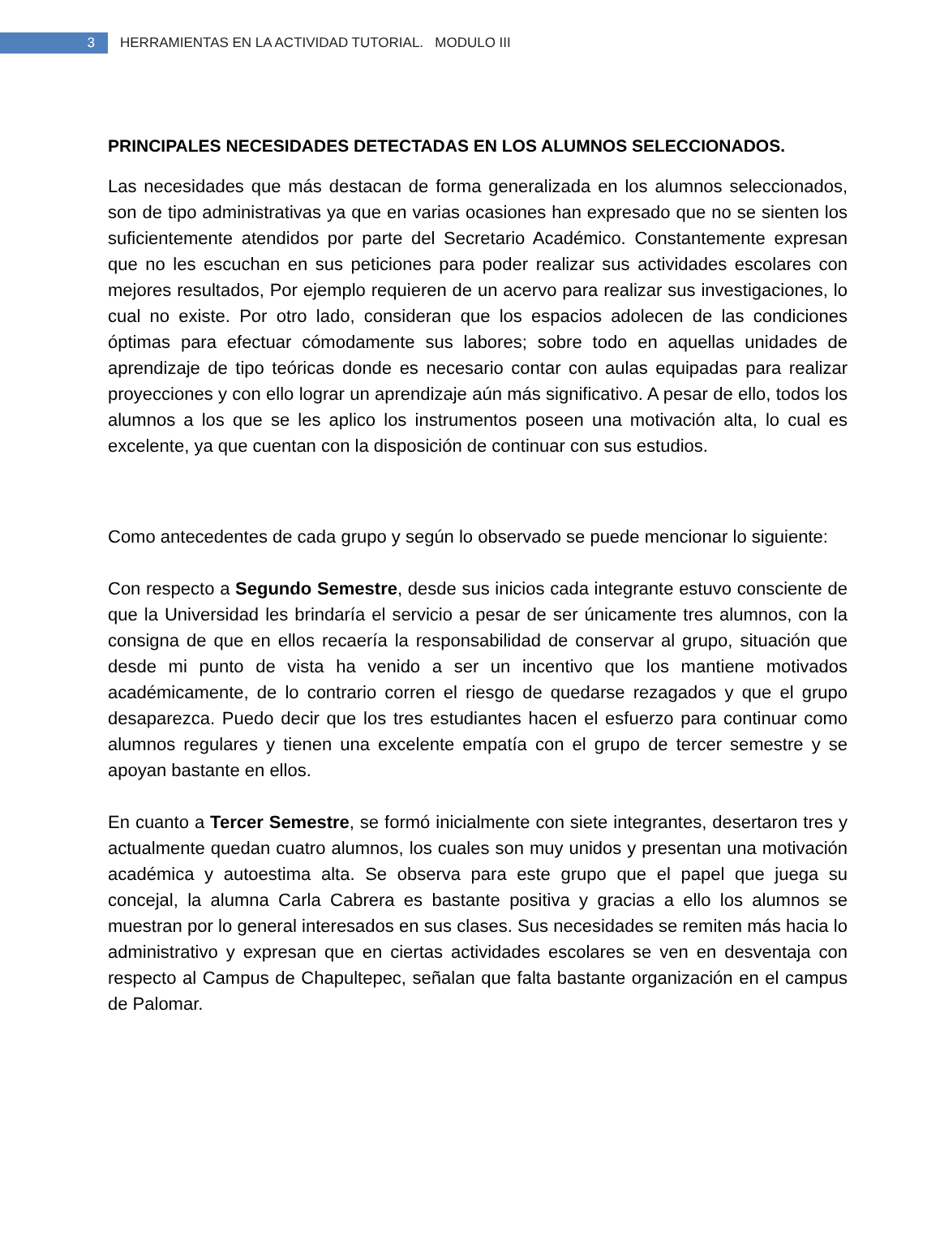3
HERRAMIENTAS EN LA ACTIVIDAD TUTORIAL. MODULO III
PRINCIPALES NECESIDADES DETECTADAS EN LOS ALUMNOS SELECCIONADOS.
Las necesidades que más destacan de forma generalizada en los alumnos seleccionados, son de tipo administrativas ya que en varias ocasiones han expresado que no se sienten los suficientemente atendidos por parte del Secretario Académico. Constantemente expresan que no les escuchan en sus peticiones para poder realizar sus actividades escolares con mejores resultados, Por ejemplo requieren de un acervo para realizar sus investigaciones, lo cual no existe. Por otro lado, consideran que los espacios adolecen de las condiciones óptimas para efectuar cómodamente sus labores; sobre todo en aquellas unidades de aprendizaje de tipo teóricas donde es necesario contar con aulas equipadas para realizar proyecciones y con ello lograr un aprendizaje aún más significativo. A pesar de ello, todos los alumnos a los que se les aplico los instrumentos poseen una motivación alta, lo cual es excelente, ya que cuentan con la disposición de continuar con sus estudios.
Como antecedentes de cada grupo y según lo observado se puede mencionar lo siguiente:
Con respecto a Segundo Semestre, desde sus inicios cada integrante estuvo consciente de que la Universidad les brindaría el servicio a pesar de ser únicamente tres alumnos, con la consigna de que en ellos recaería la responsabilidad de conservar al grupo, situación que desde mi punto de vista ha venido a ser un incentivo que los mantiene motivados académicamente, de lo contrario corren el riesgo de quedarse rezagados y que el grupo desaparezca. Puedo decir que los tres estudiantes hacen el esfuerzo para continuar como alumnos regulares y tienen una excelente empatía con el grupo de tercer semestre y se apoyan bastante en ellos.
En cuanto a Tercer Semestre, se formó inicialmente con siete integrantes, desertaron tres y actualmente quedan cuatro alumnos, los cuales son muy unidos y presentan una motivación académica y autoestima alta. Se observa para este grupo que el papel que juega su concejal, la alumna Carla Cabrera es bastante positiva y gracias a ello los alumnos se muestran por lo general interesados en sus clases. Sus necesidades se remiten más hacia lo administrativo y expresan que en ciertas actividades escolares se ven en desventaja con respecto al Campus de Chapultepec, señalan que falta bastante organización en el campus de Palomar.